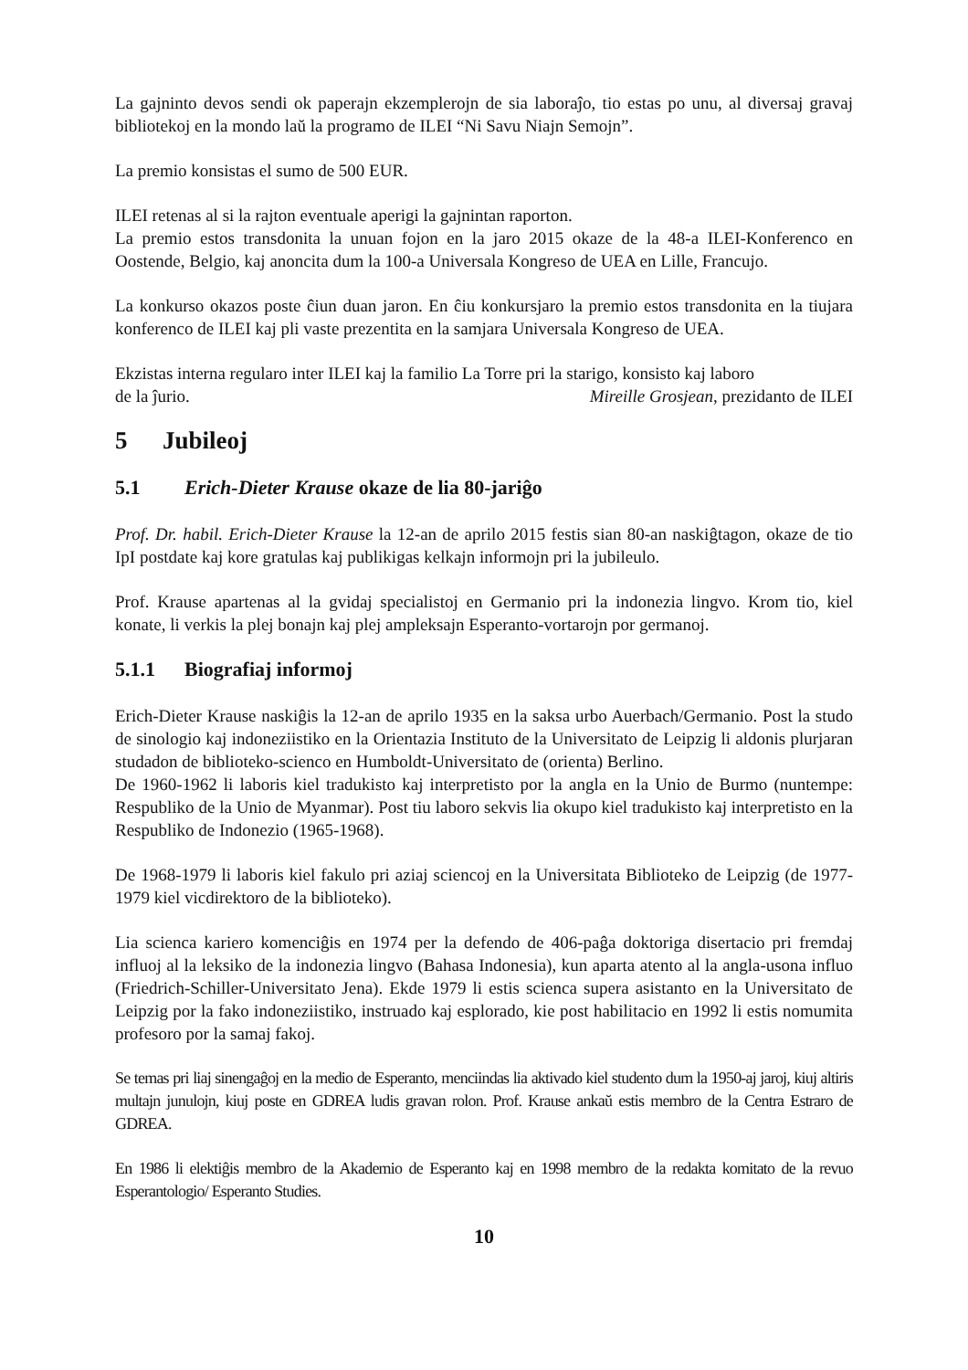La gajninto devos sendi ok paperajn ekzemplerojn de sia laboraĵo, tio estas po unu, al diversaj gravaj bibliotekoj en la mondo laŭ la programo de ILEI “Ni Savu Niajn Semojn”.
La premio konsistas el sumo de 500 EUR.
ILEI retenas al si la rajton eventuale aperigi la gajnintan raporton.
La premio estos transdonita la unuan fojon en la jaro 2015 okaze de la 48-a ILEI-Konferenco en Oostende, Belgio, kaj anoncita dum la 100-a Universala Kongreso de UEA en Lille, Francujo.
La konkurso okazos poste ĉiun duan jaron. En ĉiu konkursjaro la premio estos transdonita en la tiujara konferenco de ILEI kaj pli vaste prezentita en la samjara Universala Kongreso de UEA.
Ekzistas interna regularo inter ILEI kaj la familio La Torre pri la starigo, konsisto kaj laboro
de la ĵurio. Mireille Grosjean, prezidanto de ILEI
5 Jubileoj
5.1 Erich-Dieter Krause okaze de lia 80-jariĝo
Prof. Dr. habil. Erich-Dieter Krause la 12-an de aprilo 2015 festis sian 80-an naskiĝtagon, okaze de tio IpI postdate kaj kore gratulas kaj publikigas kelkajn informojn pri la jubileulo.
Prof. Krause apartenas al la gvidaj specialistoj en Germanio pri la indonezia lingvo. Krom tio, kiel konate, li verkis la plej bonajn kaj plej ampleksajn Esperanto-vortarojn por germanoj.
5.1.1 Biografiaj informoj
Erich-Dieter Krause naskiĝis la 12-an de aprilo 1935 en la saksa urbo Auerbach/Germanio. Post la studo de sinologio kaj indoneziistiko en la Orientazia Instituto de la Universitato de Leipzig li aldonis plurjaran studadon de biblioteko-scienco en Humboldt-Universitato de (orienta) Berlino.
De 1960-1962 li laboris kiel tradukisto kaj interpretisto por la angla en la Unio de Burmo (nuntempe: Respubliko de la Unio de Myanmar). Post tiu laboro sekvis lia okupo kiel tradukisto kaj interpretisto en la Respubliko de Indonezio (1965-1968).
De 1968-1979 li laboris kiel fakulo pri aziaj sciencoj en la Universitata Biblioteko de Leipzig (de 1977-1979 kiel vicdirektoro de la biblioteko).
Lia scienca kariero komenciĝis en 1974 per la defendo de 406-paĝa doktoriga disertacio pri fremdaj influoj al la leksiko de la indonezia lingvo (Bahasa Indonesia), kun aparta atento al la angla-usona influo (Friedrich-Schiller-Universitato Jena). Ekde 1979 li estis scienca supera asistanto en la Universitato de Leipzig por la fako indoneziistiko, instruado kaj esplorado, kie post habilitacio en 1992 li estis nomumita profesoro por la samaj fakoj.
Se temas pri liaj sinengaĝoj en la medio de Esperanto, menciindas lia aktivado kiel studento dum la 1950-aj jaroj, kiuj altiris multajn junulojn, kiuj poste en GDREA ludis gravan rolon. Prof. Krause ankaŭ estis membro de la Centra Estraro de GDREA.
En 1986 li elektiĝis membro de la Akademio de Esperanto kaj en 1998 membro de la redakta komitato de la revuo Esperantologio/ Esperanto Studies.
10